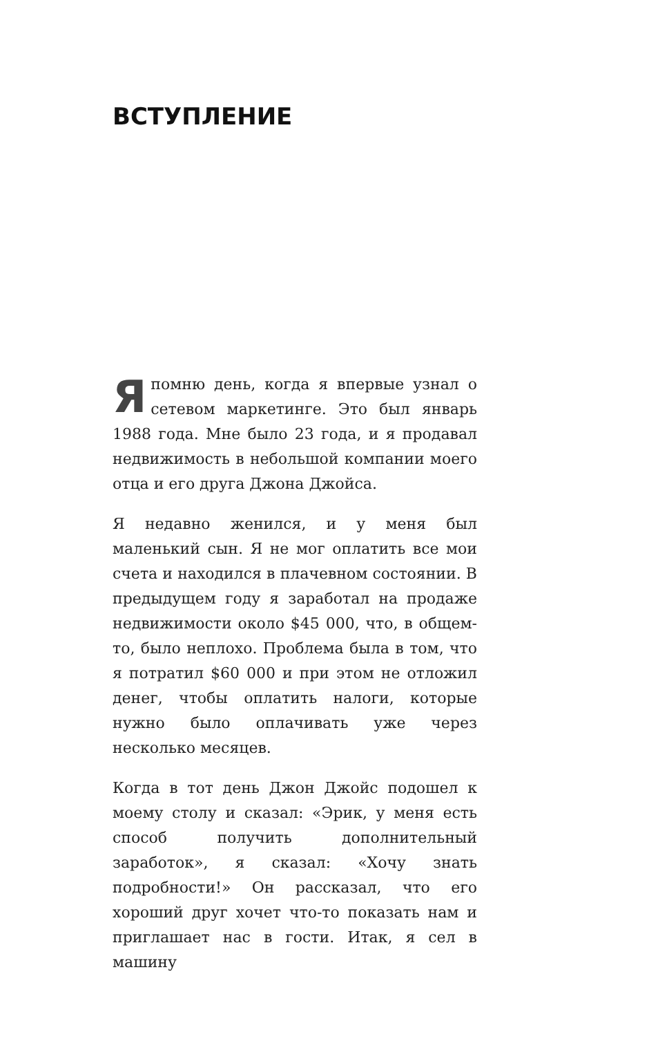ВСТУПЛЕНИЕ
Я помню день, когда я впервые узнал о сетевом маркетинге. Это был январь 1988 года. Мне было 23 года, и я продавал недвижимость в небольшой компании моего отца и его друга Джона Джойса.
Я недавно женился, и у меня был маленький сын. Я не мог оплатить все мои счета и находился в плачевном состоянии. В предыдущем году я заработал на продаже недвижимости около $45 000, что, в общем-то, было неплохо. Проблема была в том, что я потратил $60 000 и при этом не отложил денег, чтобы оплатить налоги, которые нужно было оплачивать уже через несколько месяцев.
Когда в тот день Джон Джойс подошел к моему столу и сказал: «Эрик, у меня есть способ получить дополнительный заработок», я сказал: «Хочу знать подробности!» Он рассказал, что его хороший друг хочет что-то показать нам и приглашает нас в гости. Итак, я сел в машину